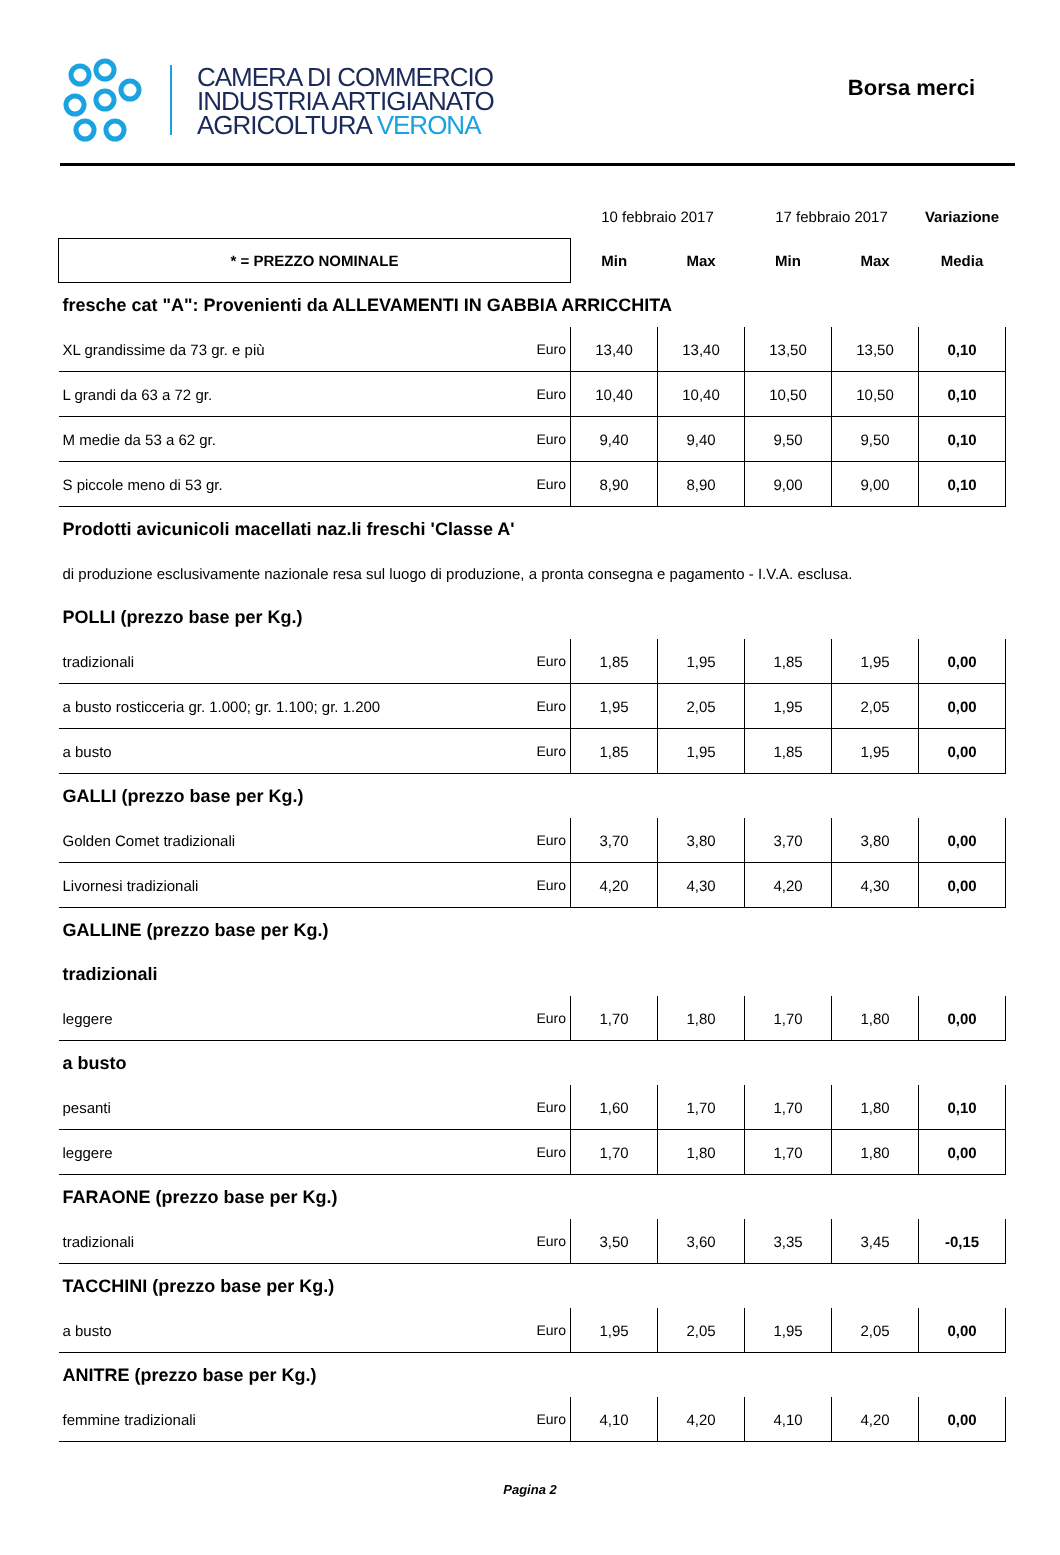CAMERA DI COMMERCIO
INDUSTRIA ARTIGIANATO
AGRICOLTURA VERONA
Borsa merci
| | | 10 febbraio 2017 | | 17 febbraio 2017 | | Variazione |
| * = PREZZO NOMINALE | | Min | Max | Min | Max | Media |
| fresche cat "A": Provenienti da ALLEVAMENTI IN GABBIA ARRICCHITA | | | | | | |
| XL grandissime da 73 gr. e più | Euro | 13,40 | 13,40 | 13,50 | 13,50 | 0,10 |
| L grandi da 63 a 72 gr. | Euro | 10,40 | 10,40 | 10,50 | 10,50 | 0,10 |
| M medie da 53 a 62 gr. | Euro | 9,40 | 9,40 | 9,50 | 9,50 | 0,10 |
| S piccole meno di 53 gr. | Euro | 8,90 | 8,90 | 9,00 | 9,00 | 0,10 |
| Prodotti avicunicoli macellati naz.li freschi 'Classe A' | | | | | | |
| di produzione esclusivamente nazionale resa sul luogo di produzione, a pronta consegna e pagamento - I.V.A. esclusa. | | | | | | |
| POLLI (prezzo base per Kg.) | | | | | | |
| tradizionali | Euro | 1,85 | 1,95 | 1,85 | 1,95 | 0,00 |
| a busto rosticceria gr. 1.000; gr. 1.100; gr. 1.200 | Euro | 1,95 | 2,05 | 1,95 | 2,05 | 0,00 |
| a busto | Euro | 1,85 | 1,95 | 1,85 | 1,95 | 0,00 |
| GALLI (prezzo base per Kg.) | | | | | | |
| Golden Comet tradizionali | Euro | 3,70 | 3,80 | 3,70 | 3,80 | 0,00 |
| Livornesi tradizionali | Euro | 4,20 | 4,30 | 4,20 | 4,30 | 0,00 |
| GALLINE (prezzo base per Kg.) | | | | | | |
| tradizionali | | | | | | |
| leggere | Euro | 1,70 | 1,80 | 1,70 | 1,80 | 0,00 |
| a busto | | | | | | |
| pesanti | Euro | 1,60 | 1,70 | 1,70 | 1,80 | 0,10 |
| leggere | Euro | 1,70 | 1,80 | 1,70 | 1,80 | 0,00 |
| FARAONE (prezzo base per Kg.) | | | | | | |
| tradizionali | Euro | 3,50 | 3,60 | 3,35 | 3,45 | -0,15 |
| TACCHINI (prezzo base per Kg.) | | | | | | |
| a busto | Euro | 1,95 | 2,05 | 1,95 | 2,05 | 0,00 |
| ANITRE (prezzo base per Kg.) | | | | | | |
| femmine tradizionali | Euro | 4,10 | 4,20 | 4,10 | 4,20 | 0,00 |
Pagina 2